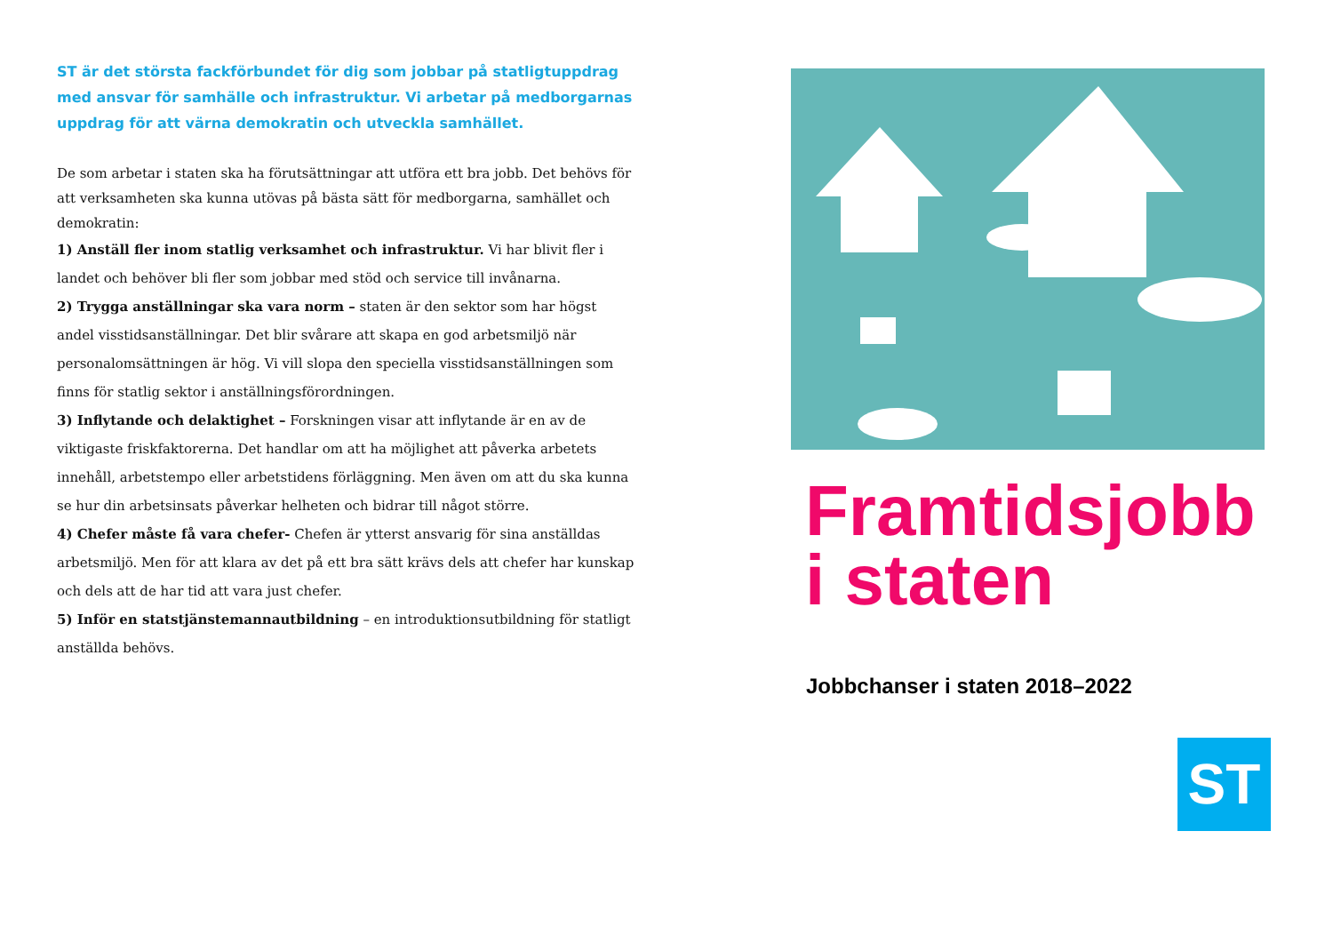ST är det största fackförbundet för dig som jobbar på statligtuppdrag med ansvar för samhälle och infrastruktur. Vi arbetar på medborgarnas uppdrag för att värna demokratin och utveckla samhället.
De som arbetar i staten ska ha förutsättningar att utföra ett bra jobb. Det behövs för att verksamheten ska kunna utövas på bästa sätt för medborgarna, samhället och demokratin:
1) Anställ fler inom statlig verksamhet och infrastruktur. Vi har blivit fler i landet och behöver bli fler som jobbar med stöd och service till invånarna.
2) Trygga anställningar ska vara norm – staten är den sektor som har högst andel visstidsanställningar. Det blir svårare att skapa en god arbetsmiljö när personalomsättningen är hög. Vi vill slopa den speciella visstidsanställningen som finns för statlig sektor i anställningsförordningen.
3) Inflytande och delaktighet – Forskningen visar att inflytande är en av de viktigaste friskfaktorerna. Det handlar om att ha möjlighet att påverka arbetets innehåll, arbetstempo eller arbetstidens förläggning. Men även om att du ska kunna se hur din arbetsinsats påverkar helheten och bidrar till något större.
4) Chefer måste få vara chefer- Chefen är ytterst ansvarig för sina anställdas arbetsmiljö. Men för att klara av det på ett bra sätt krävs dels att chefer har kunskap och dels att de har tid att vara just chefer.
5) Inför en statstjänstemannautbildning – en introduktionsutbildning för statligt anställda behövs.
Framtidsjobb i staten
Jobbchanser i staten 2018–2022
ST